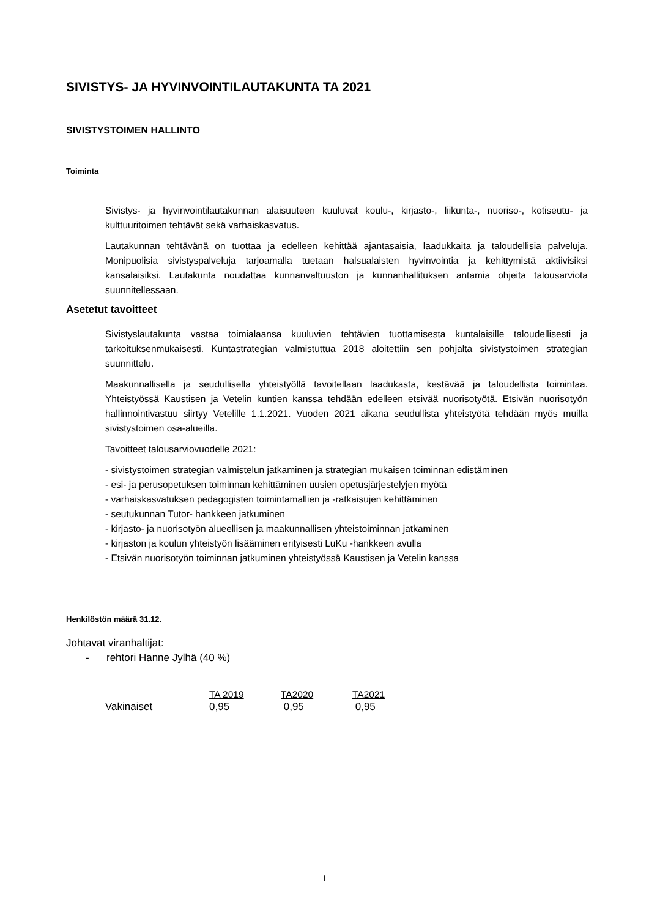SIVISTYS- JA HYVINVOINTILAUTAKUNTA TA 2021
SIVISTYSTOIMEN HALLINTO
Toiminta
Sivistys- ja hyvinvointilautakunnan alaisuuteen kuuluvat koulu-, kirjasto-, liikunta-, nuoriso-, kotiseutu- ja kulttuuritoimen tehtävät sekä varhaiskasvatus.
Lautakunnan tehtävänä on tuottaa ja edelleen kehittää ajantasaisia, laadukkaita ja taloudellisia palveluja. Monipuolisia sivistyspalveluja tarjoamalla tuetaan halsualaisten hyvinvointia ja kehittymistä aktiivisiksi kansalaisiksi. Lautakunta noudattaa kunnanvaltuuston ja kunnanhallituksen antamia ohjeita talousarviota suunnitellessaan.
Asetetut tavoitteet
Sivistyslautakunta vastaa toimialaansa kuuluvien tehtävien tuottamisesta kuntalaisille taloudellisesti ja tarkoituksenmukaisesti. Kuntastrategian valmistuttua 2018 aloitettiin sen pohjalta sivistystoimen strategian suunnittelu.
Maakunnallisella ja seudullisella yhteistyöllä tavoitellaan laadukasta, kestävää ja taloudellista toimintaa. Yhteistyössä Kaustisen ja Vetelin kuntien kanssa tehdään edelleen etsivää nuorisotyötä. Etsivän nuorisotyön hallinnointivastuu siirtyy Vetelille 1.1.2021. Vuoden 2021 aikana seudullista yhteistyötä tehdään myös muilla sivistystoimen osa-alueilla.
Tavoitteet talousarviovuodelle 2021:
- sivistystoimen strategian valmistelun jatkaminen ja strategian mukaisen toiminnan edistäminen
- esi- ja perusopetuksen toiminnan kehittäminen uusien opetusjärjestelyjen myötä
- varhaiskasvatuksen pedagogisten toimintamallien ja -ratkaisujen kehittäminen
- seutukunnan Tutor- hankkeen jatkuminen
- kirjasto- ja nuorisotyön alueellisen ja maakunnallisen yhteistoiminnan jatkaminen
- kirjaston ja koulun yhteistyön lisääminen erityisesti LuKu -hankkeen avulla
- Etsivän nuorisotyön toiminnan jatkuminen yhteistyössä Kaustisen ja Vetelin kanssa
Henkilöstön määrä 31.12.
Johtavat viranhaltijat:
- rehtori Hanne Jylhä (40 %)
| | TA 2019 | TA2020 | TA2021 |
| Vakinaiset | 0,95 | 0,95 | 0,95 |
1